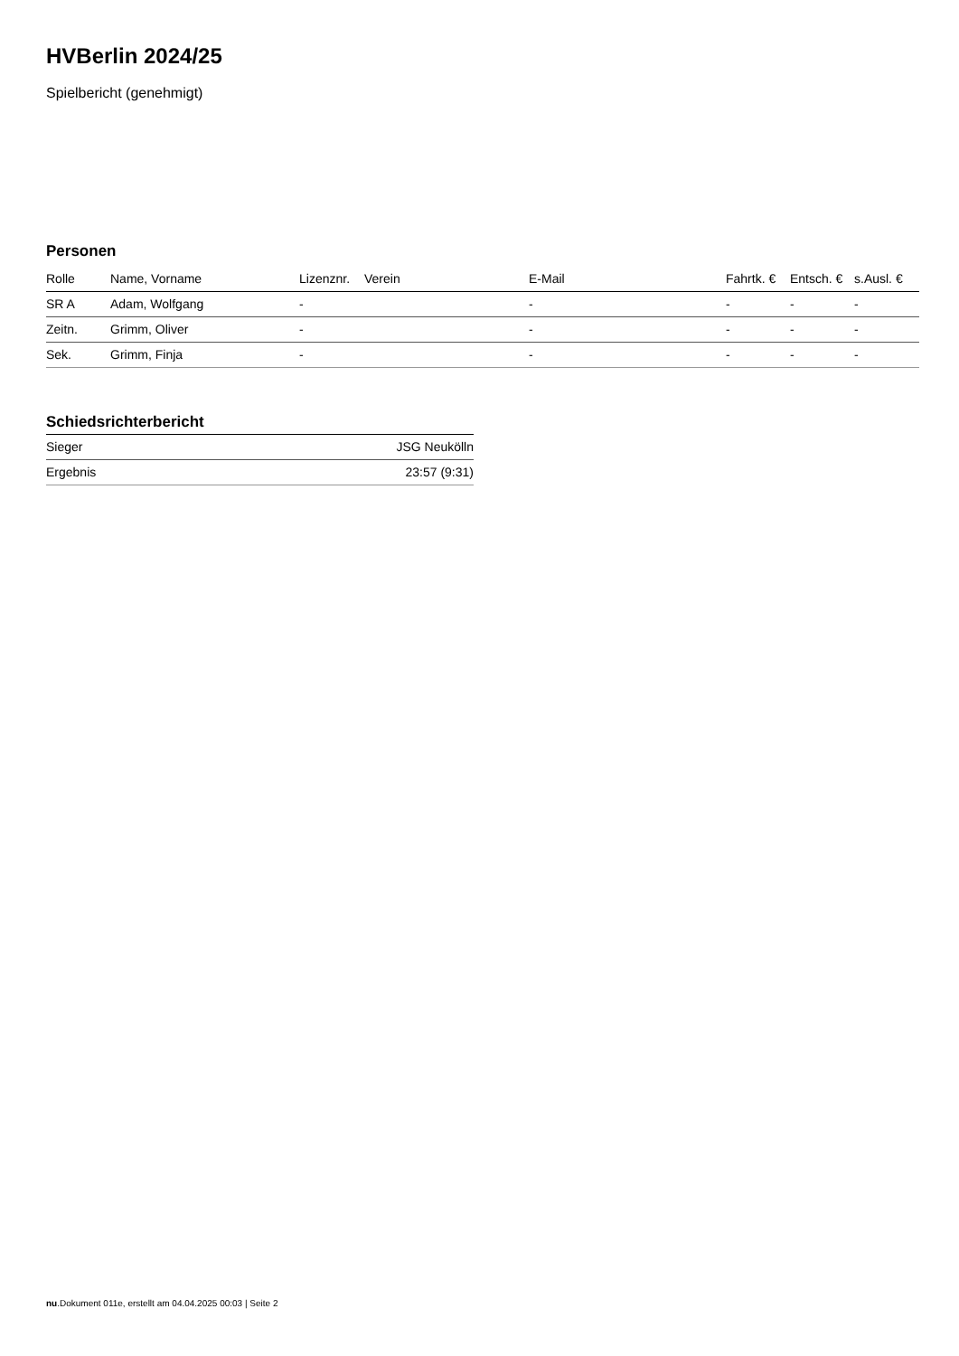HVBerlin 2024/25
Spielbericht (genehmigt)
Personen
| Rolle | Name, Vorname | Lizenznr. | Verein | E-Mail | Fahrtk. € | Entsch. € | s.Ausl. € |
| --- | --- | --- | --- | --- | --- | --- | --- |
| SR A | Adam, Wolfgang | - | | - | - | - | - |
| Zeitn. | Grimm, Oliver | - | | - | - | - | - |
| Sek. | Grimm, Finja | - | | - | - | - | - |
Schiedsrichterbericht
| Sieger | JSG Neukölln |
| Ergebnis | 23:57 (9:31) |
nu.Dokument 011e, erstellt am 04.04.2025 00:03 | Seite 2